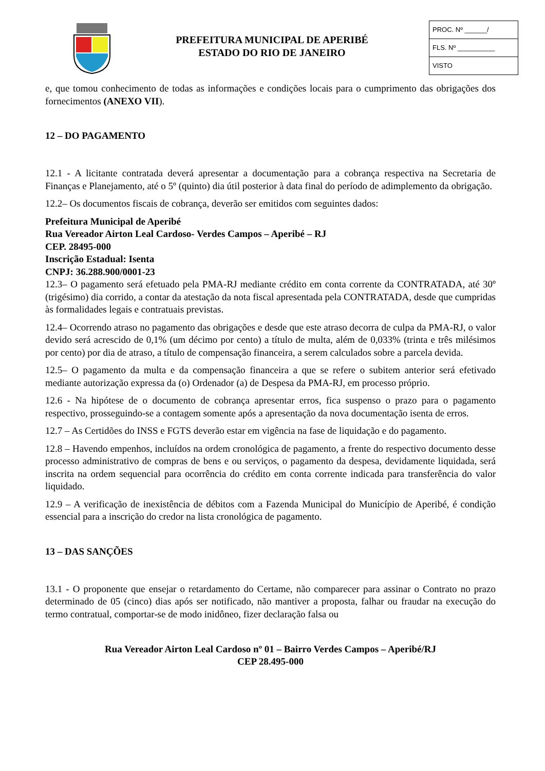PREFEITURA MUNICIPAL DE APERIBÉ
ESTADO DO RIO DE JANEIRO
PROC. Nº ______/
FLS. Nº __________
VISTO
e, que tomou conhecimento de todas as informações e condições locais para o cumprimento das obrigações dos fornecimentos (ANEXO VII).
12 – DO PAGAMENTO
12.1 - A licitante contratada deverá apresentar a documentação para a cobrança respectiva na Secretaria de Finanças e Planejamento, até o 5º (quinto) dia útil posterior à data final do período de adimplemento da obrigação.
12.2– Os documentos fiscais de cobrança, deverão ser emitidos com seguintes dados:
Prefeitura Municipal de Aperibé
Rua Vereador Airton Leal Cardoso- Verdes Campos – Aperibé – RJ
CEP. 28495-000
Inscrição Estadual: Isenta
CNPJ: 36.288.900/0001-23
12.3– O pagamento será efetuado pela PMA-RJ mediante crédito em conta corrente da CONTRATADA, até 30º (trigésimo) dia corrido, a contar da atestação da nota fiscal apresentada pela CONTRATADA, desde que cumpridas às formalidades legais e contratuais previstas.
12.4– Ocorrendo atraso no pagamento das obrigações e desde que este atraso decorra de culpa da PMA-RJ, o valor devido será acrescido de 0,1% (um décimo por cento) a título de multa, além de 0,033% (trinta e três milésimos por cento) por dia de atraso, a título de compensação financeira, a serem calculados sobre a parcela devida.
12.5– O pagamento da multa e da compensação financeira a que se refere o subitem anterior será efetivado mediante autorização expressa da (o) Ordenador (a) de Despesa da PMA-RJ, em processo próprio.
12.6 - Na hipótese de o documento de cobrança apresentar erros, fica suspenso o prazo para o pagamento respectivo, prosseguindo-se a contagem somente após a apresentação da nova documentação isenta de erros.
12.7 – As Certidões do INSS e FGTS deverão estar em vigência na fase de liquidação e do pagamento.
12.8 – Havendo empenhos, incluídos na ordem cronológica de pagamento, a frente do respectivo documento desse processo administrativo de compras de bens e ou serviços, o pagamento da despesa, devidamente liquidada, será inscrita na ordem sequencial para ocorrência do crédito em conta corrente indicada para transferência do valor liquidado.
12.9 – A verificação de inexistência de débitos com a Fazenda Municipal do Município de Aperibé, é condição essencial para a inscrição do credor na lista cronológica de pagamento.
13 – DAS SANÇÕES
13.1 - O proponente que ensejar o retardamento do Certame, não comparecer para assinar o Contrato no prazo determinado de 05 (cinco) dias após ser notificado, não mantiver a proposta, falhar ou fraudar na execução do termo contratual, comportar-se de modo inidôneo, fizer declaração falsa ou
Rua Vereador Airton Leal Cardoso nº 01 – Bairro Verdes Campos – Aperibé/RJ
CEP 28.495-000